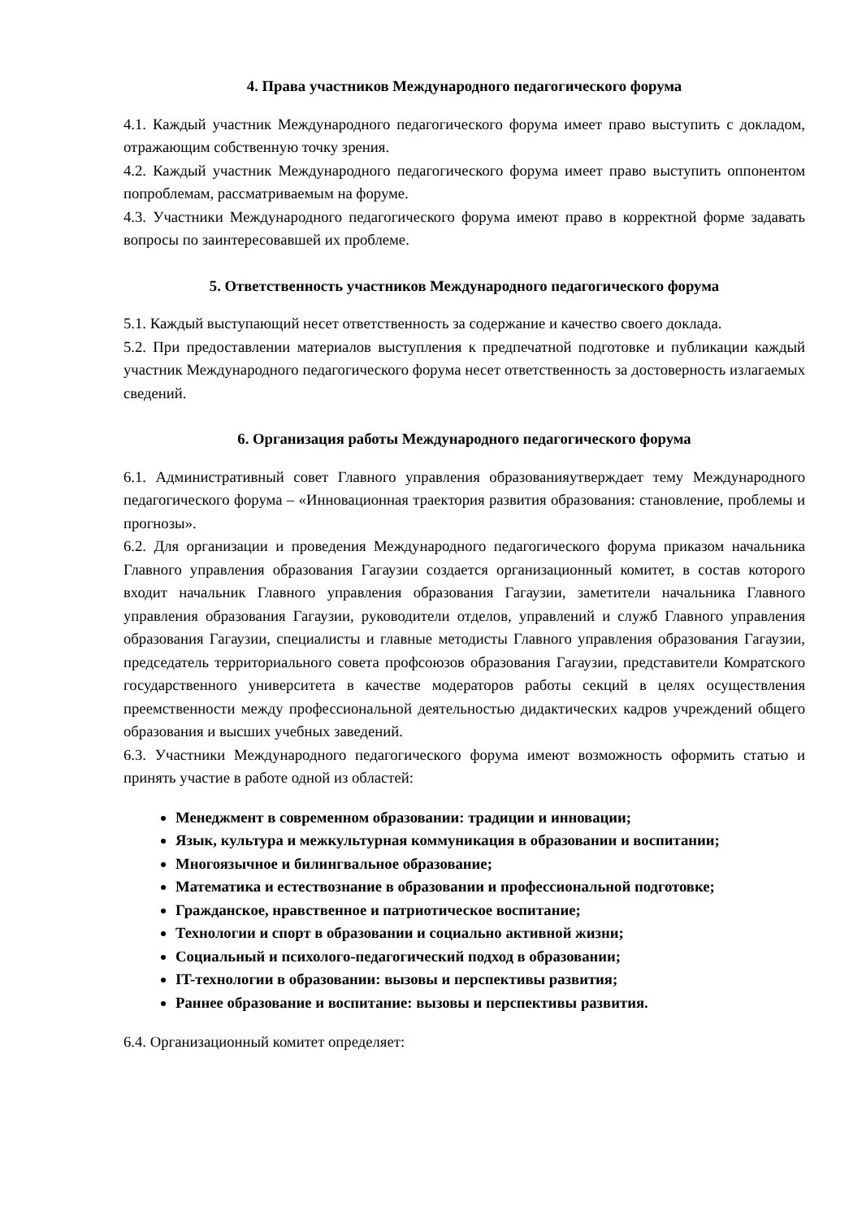4. Права участников Международного педагогического форума
4.1. Каждый участник Международного педагогического форума имеет право выступить с докладом, отражающим собственную точку зрения.
4.2. Каждый участник Международного педагогического форума имеет право выступить оппонентом попроблемам, рассматриваемым на форуме.
4.3. Участники Международного педагогического форума имеют право в корректной форме задавать вопросы по заинтересовавшей их проблеме.
5. Ответственность участников Международного педагогического форума
5.1. Каждый выступающий несет ответственность за содержание и качество своего доклада.
5.2. При предоставлении материалов выступления к предпечатной подготовке и публикации каждый участник Международного педагогического форума несет ответственность за достоверность излагаемых сведений.
6. Организация работы Международного педагогического форума
6.1. Административный совет Главного управления образованияутверждает тему Международного педагогического форума – «Инновационная траектория развития образования: становление, проблемы и прогнозы».
6.2. Для организации и проведения Международного педагогического форума приказом начальника Главного управления образования Гагаузии создается организационный комитет, в состав которого входит начальник Главного управления образования Гагаузии, заметители начальника Главного управления образования Гагаузии, руководители отделов, управлений и служб Главного управления образования Гагаузии, специалисты и главные методисты Главного управления образования Гагаузии, председатель территориального совета профсоюзов образования Гагаузии, представители Комратского государственного университета в качестве модераторов работы секций в целях осуществления преемственности между профессиональной деятельностью дидактических кадров учреждений общего образования и высших учебных заведений.
6.3. Участники Международного педагогического форума имеют возможность оформить статью и принять участие в работе одной из областей:
Менеджмент в современном образовании: традиции и инновации;
Язык, культура и межкультурная коммуникация в образовании и воспитании;
Многоязычное и билингвальное образование;
Математика и естествознание в образовании и профессиональной подготовке;
Гражданское, нравственное и патриотическое воспитание;
Технологии и спорт в образовании и социально активной жизни;
Социальный и психолого-педагогический подход в образовании;
IT-технологии в образовании: вызовы и перспективы развития;
Раннее образование и воспитание: вызовы и перспективы развития.
6.4. Организационный комитет определяет: